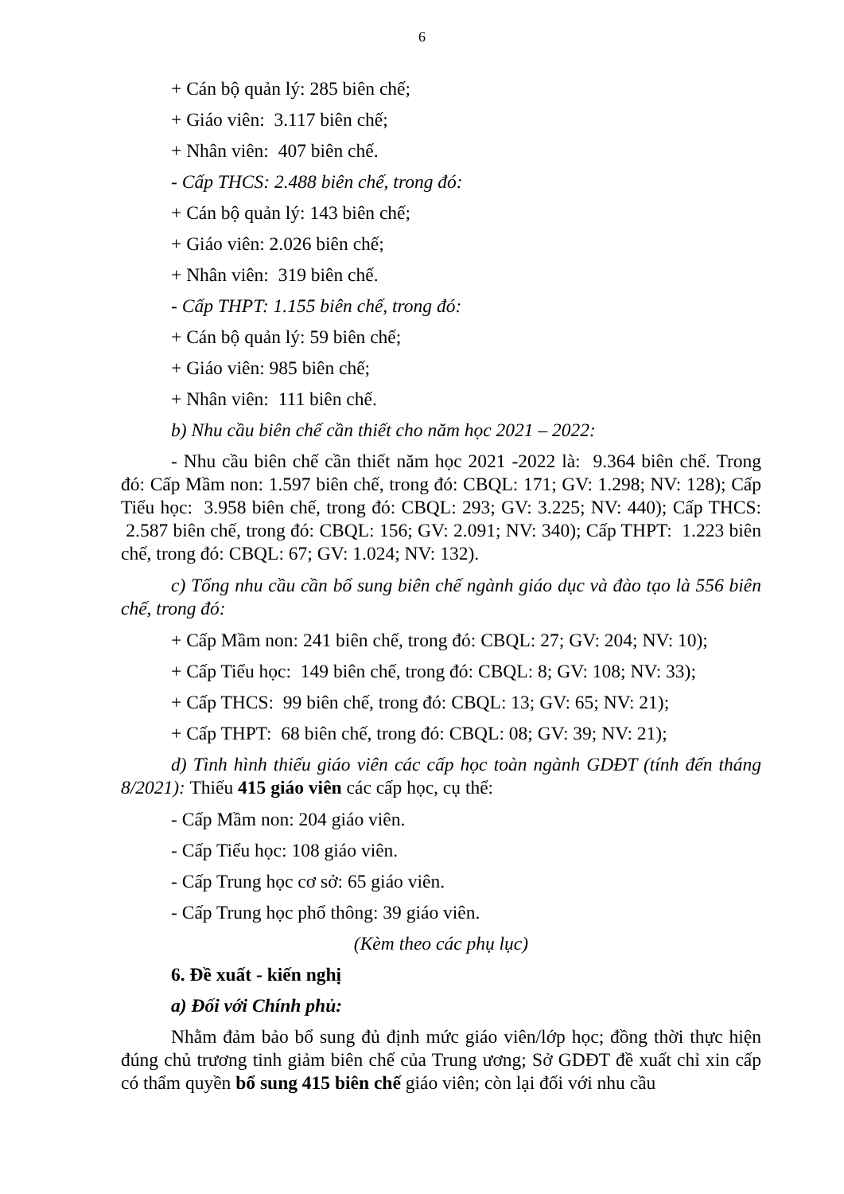6
+ Cán bộ quản lý: 285 biên chế;
+ Giáo viên: 3.117 biên chế;
+ Nhân viên: 407 biên chế.
- Cấp THCS: 2.488 biên chế, trong đó:
+ Cán bộ quản lý: 143 biên chế;
+ Giáo viên: 2.026 biên chế;
+ Nhân viên: 319 biên chế.
- Cấp THPT: 1.155 biên chế, trong đó:
+ Cán bộ quản lý: 59 biên chế;
+ Giáo viên: 985 biên chế;
+ Nhân viên: 111 biên chế.
b) Nhu cầu biên chế cần thiết cho năm học 2021 – 2022:
- Nhu cầu biên chế cần thiết năm học 2021 -2022 là: 9.364 biên chế. Trong đó: Cấp Mầm non: 1.597 biên chế, trong đó: CBQL: 171; GV: 1.298; NV: 128); Cấp Tiểu học: 3.958 biên chế, trong đó: CBQL: 293; GV: 3.225; NV: 440); Cấp THCS: 2.587 biên chế, trong đó: CBQL: 156; GV: 2.091; NV: 340); Cấp THPT: 1.223 biên chế, trong đó: CBQL: 67; GV: 1.024; NV: 132).
c) Tổng nhu cầu cần bổ sung biên chế ngành giáo dục và đào tạo là 556 biên chế, trong đó:
+ Cấp Mầm non: 241 biên chế, trong đó: CBQL: 27; GV: 204; NV: 10);
+ Cấp Tiểu học: 149 biên chế, trong đó: CBQL: 8; GV: 108; NV: 33);
+ Cấp THCS: 99 biên chế, trong đó: CBQL: 13; GV: 65; NV: 21);
+ Cấp THPT: 68 biên chế, trong đó: CBQL: 08; GV: 39; NV: 21);
d) Tình hình thiếu giáo viên các cấp học toàn ngành GDĐT (tính đến tháng 8/2021): Thiếu 415 giáo viên các cấp học, cụ thể:
- Cấp Mầm non: 204 giáo viên.
- Cấp Tiểu học: 108 giáo viên.
- Cấp Trung học cơ sở: 65 giáo viên.
- Cấp Trung học phổ thông: 39 giáo viên.
(Kèm theo các phụ lục)
6. Đề xuất - kiến nghị
a) Đối với Chính phủ:
Nhằm đảm bảo bổ sung đủ định mức giáo viên/lớp học; đồng thời thực hiện đúng chủ trương tinh giảm biên chế của Trung ương; Sở GDĐT đề xuất chỉ xin cấp có thẩm quyền bổ sung 415 biên chế giáo viên; còn lại đối với nhu cầu